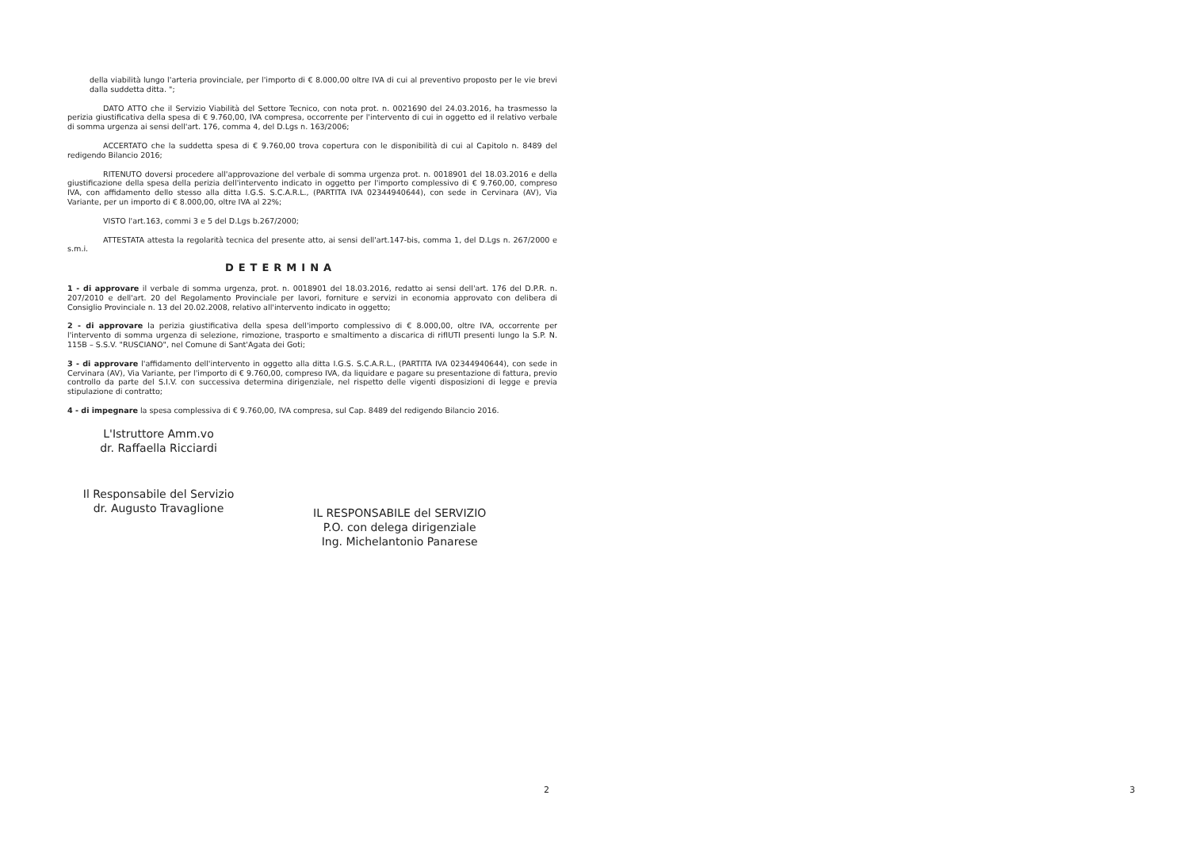della viabilità lungo l'arteria provinciale, per l'importo di € 8.000,00 oltre IVA di cui al preventivo proposto per le vie brevi dalla suddetta ditta. ";
DATO ATTO che il Servizio Viabilità del Settore Tecnico, con nota prot. n. 0021690 del 24.03.2016, ha trasmesso la perizia giustificativa della spesa di € 9.760,00, IVA compresa, occorrente per l'intervento di cui in oggetto ed il relativo verbale di somma urgenza ai sensi dell'art. 176, comma 4, del D.Lgs n. 163/2006;
ACCERTATO che la suddetta spesa di € 9.760,00 trova copertura con le disponibilità di cui al Capitolo n. 8489 del redigendo Bilancio 2016;
RITENUTO doversi procedere all'approvazione del verbale di somma urgenza prot. n. 0018901 del 18.03.2016 e della giustificazione della spesa della perizia dell'intervento indicato in oggetto per l'importo complessivo di € 9.760,00, compreso IVA, con affidamento dello stesso alla ditta I.G.S. S.C.A.R.L., (PARTITA IVA 02344940644), con sede in Cervinara (AV), Via Variante, per un importo di € 8.000,00, oltre IVA al 22%;
VISTO l'art.163, commi 3 e 5 del D.Lgs b.267/2000;
ATTESTATA attesta la regolarità tecnica del presente atto, ai sensi dell'art.147-bis, comma 1, del D.Lgs n. 267/2000 e s.m.i.
DETERMINA
1 - di approvare il verbale di somma urgenza, prot. n. 0018901 del 18.03.2016, redatto ai sensi dell'art. 176 del D.P.R. n. 207/2010 e dell'art. 20 del Regolamento Provinciale per lavori, forniture e servizi in economia approvato con delibera di Consiglio Provinciale n. 13 del 20.02.2008, relativo all'intervento indicato in oggetto;
2 - di approvare la perizia giustificativa della spesa dell'importo complessivo di € 8.000,00, oltre IVA, occorrente per l'intervento di somma urgenza di selezione, rimozione, trasporto e smaltimento a discarica di rifIUTI presenti lungo la S.P. N. 115B – S.S.V. "RUSCIANO", nel Comune di Sant'Agata dei Goti;
3 - di approvare l'affidamento dell'intervento in oggetto alla ditta I.G.S. S.C.A.R.L., (PARTITA IVA 02344940644), con sede in Cervinara (AV), Via Variante, per l'importo di € 9.760,00, compreso IVA, da liquidare e pagare su presentazione di fattura, previo controllo da parte del S.I.V. con successiva determina dirigenziale, nel rispetto delle vigenti disposizioni di legge e previa stipulazione di contratto;
4 - di impegnare la spesa complessiva di € 9.760,00, IVA compresa, sul Cap. 8489 del redigendo Bilancio 2016.
L'Istruttore Amm.vo
dr. Raffaella Ricciardi
Il Responsabile del Servizio
dr. Augusto Travaglione
IL RESPONSABILE del SERVIZIO
P.O. con delega dirigenziale
Ing. Michelantonio Panarese
2
3